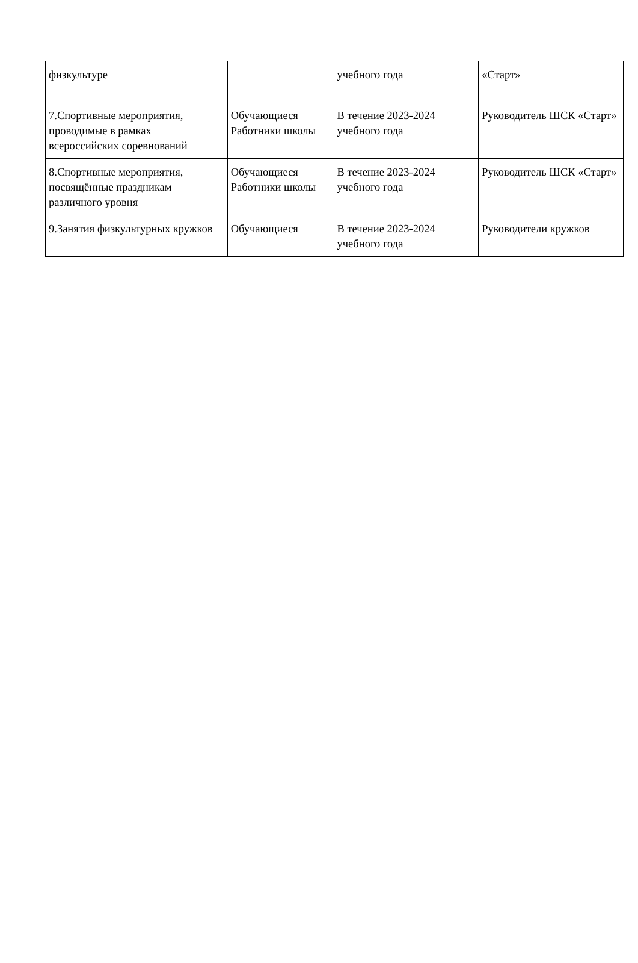| физкультуре | | учебного года | «Старт» |
| 7.Спортивные мероприятия, проводимые в рамках всероссийских соревнований | Обучающиеся Работники школы | В течение 2023-2024 учебного года | Руководитель ШСК «Старт» |
| 8.Спортивные мероприятия, посвящённые праздникам различного уровня | Обучающиеся Работники школы | В течение 2023-2024 учебного года | Руководитель ШСК «Старт» |
| 9.Занятия физкультурных кружков | Обучающиеся | В течение 2023-2024 учебного года | Руководители кружков |